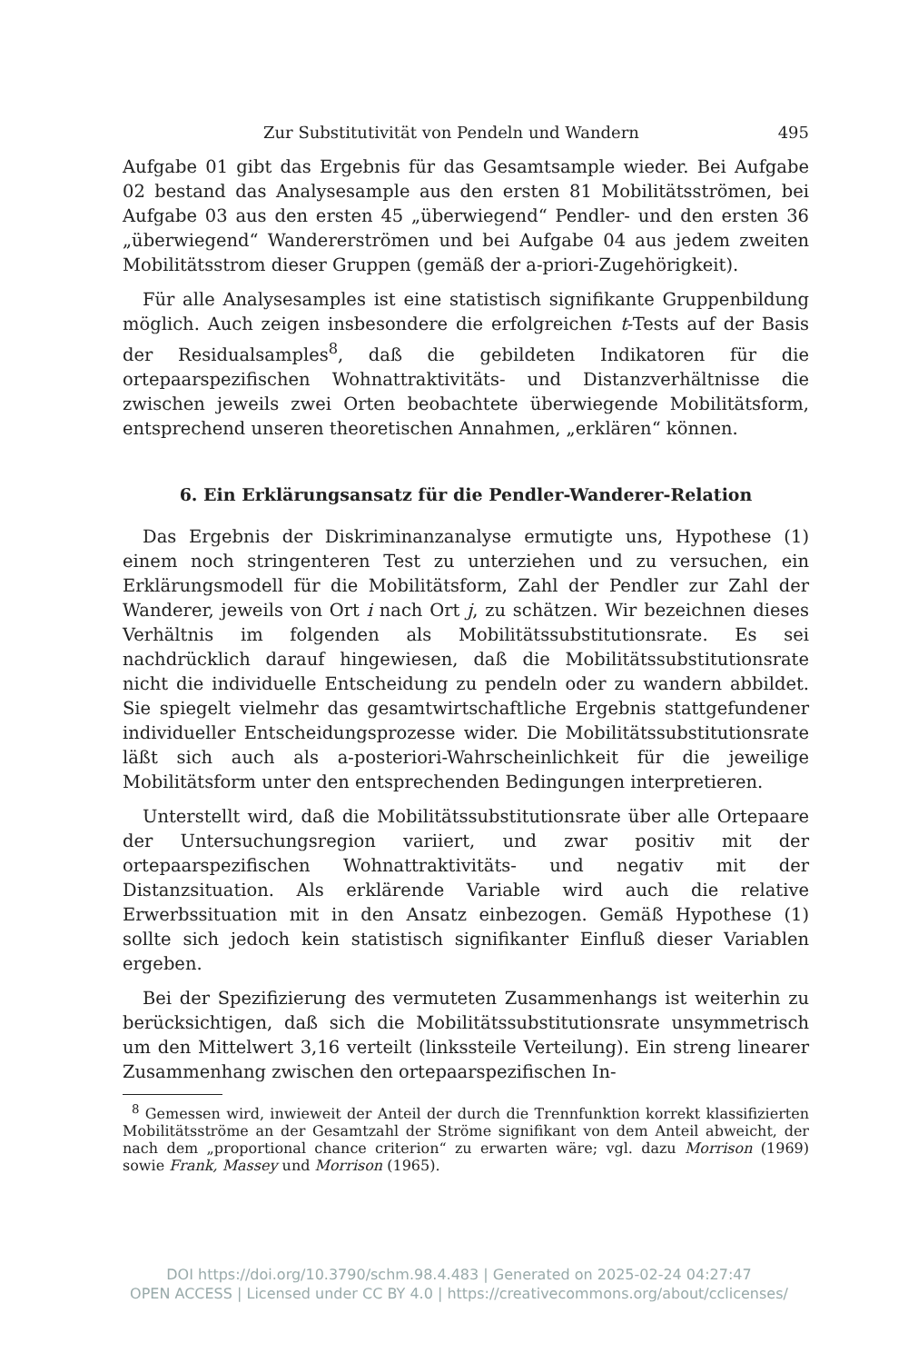Zur Substitutivität von Pendeln und Wandern 495
Aufgabe 01 gibt das Ergebnis für das Gesamtsample wieder. Bei Aufgabe 02 bestand das Analysesample aus den ersten 81 Mobilitätsströmen, bei Aufgabe 03 aus den ersten 45 „überwiegend“ Pendler- und den ersten 36 „überwiegend“ Wandererströmen und bei Aufgabe 04 aus jedem zweiten Mobilitätsstrom dieser Gruppen (gemäß der a-priori-Zugehörigkeit).
Für alle Analysesamples ist eine statistisch signifikante Gruppenbildung möglich. Auch zeigen insbesondere die erfolgreichen t-Tests auf der Basis der Residualsamples<sup>8</sup>, daß die gebildeten Indikatoren für die ortepaarspezifischen Wohnattraktivitäts- und Distanzverhältnisse die zwischen jeweils zwei Orten beobachtete überwiegende Mobilitätsform, entsprechend unseren theoretischen Annahmen, „erklären“ können.
6. Ein Erklärungsansatz für die Pendler-Wanderer-Relation
Das Ergebnis der Diskriminanzanalyse ermutigte uns, Hypothese (1) einem noch stringenteren Test zu unterziehen und zu versuchen, ein Erklärungsmodell für die Mobilitätsform, Zahl der Pendler zur Zahl der Wanderer, jeweils von Ort i nach Ort j, zu schätzen. Wir bezeichnen dieses Verhältnis im folgenden als Mobilitätssubstitutionsrate. Es sei nachdrücklich darauf hingewiesen, daß die Mobilitätssubstitutionsrate nicht die individuelle Entscheidung zu pendeln oder zu wandern abbildet. Sie spiegelt vielmehr das gesamtwirtschaftliche Ergebnis stattgefundener individueller Entscheidungsprozesse wider. Die Mobilitätssubstitutionsrate läßt sich auch als a-posteriori-Wahrscheinlichkeit für die jeweilige Mobilitätsform unter den entsprechenden Bedingungen interpretieren.
Unterstellt wird, daß die Mobilitätssubstitutionsrate über alle Ortepaare der Untersuchungsregion variiert, und zwar positiv mit der ortepaarspezifischen Wohnattraktivitäts- und negativ mit der Distanzsituation. Als erklärende Variable wird auch die relative Erwerbssituation mit in den Ansatz einbezogen. Gemäß Hypothese (1) sollte sich jedoch kein statistisch signifikanter Einfluß dieser Variablen ergeben.
Bei der Spezifizierung des vermuteten Zusammenhangs ist weiterhin zu berücksichtigen, daß sich die Mobilitätssubstitutionsrate unsymmetrisch um den Mittelwert 3,16 verteilt (linkssteile Verteilung). Ein streng linearer Zusammenhang zwischen den ortepaarspezifischen In-
<sup>8</sup> Gemessen wird, inwieweit der Anteil der durch die Trennfunktion korrekt klassifizierten Mobilitätsströme an der Gesamtzahl der Ströme signifikant von dem Anteil abweicht, der nach dem „proportional chance criterion“ zu erwarten wäre; vgl. dazu Morrison (1969) sowie Frank, Massey und Morrison (1965).
DOI https://doi.org/10.3790/schm.98.4.483 | Generated on 2025-02-24 04:27:47
OPEN ACCESS | Licensed under CC BY 4.0 | https://creativecommons.org/about/cclicenses/